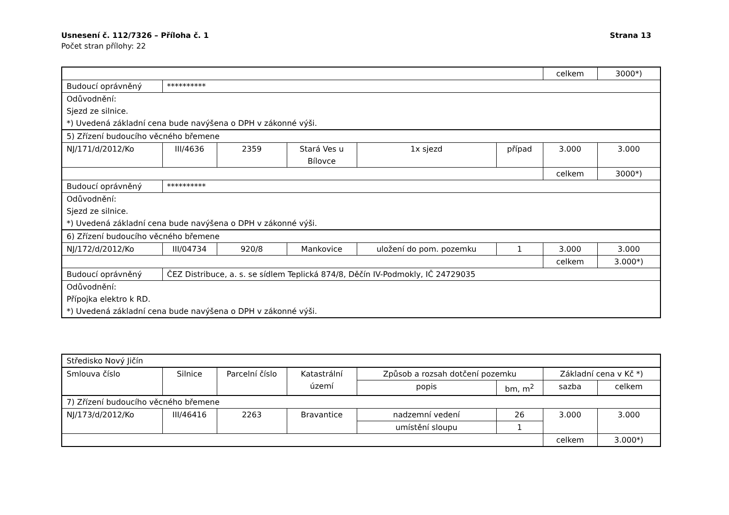Usnesení č. 112/7326 – Příloha č. 1 Strana 13
Počet stran přílohy: 22
| | | | | | | celkem | 3000*) |
| Budoucí oprávněný | ********** | | | | | | |
| Odůvodnění: Sjezd ze silnice. *) Uvedená základní cena bude navýšena o DPH v zákonné výši. | | | | | | | |
| 5) Zřízení budoucího věcného břemene | | | | | | | |
| NJ/171/d/2012/Ko | III/4636 | 2359 | Stará Ves u Bílovce | 1x sjezd | případ | 3.000 | 3.000 |
| | | | | | | celkem | 3000*) |
| Budoucí oprávněný | ********** | | | | | | |
| Odůvodnění: Sjezd ze silnice. *) Uvedená základní cena bude navýšena o DPH v zákonné výši. | | | | | | | |
| 6) Zřízení budoucího věcného břemene | | | | | | | |
| NJ/172/d/2012/Ko | III/04734 | 920/8 | Mankovice | uložení do pom. pozemku | 1 | 3.000 | 3.000 |
| | | | | | | celkem | 3.000*) |
| Budoucí oprávněný | ČEZ Distribuce, a. s. se sídlem Teplická 874/8, Děčín IV-Podmokly, IČ 24729035 | | | | | | |
| Odůvodnění: Přípojka elektro k RD. *) Uvedená základní cena bude navýšena o DPH v zákonné výši. | | | | | | | |
| Středisko Nový Jičín | | | | | | | |
| Smlouva číslo | Silnice | Parcelní číslo | Katastrální území | Způsob a rozsah dotčení pozemku | | Základní cena v Kč *) | |
| | | | | popis | bm, m<sup>2</sup> | sazba | celkem |
| 7) Zřízení budoucího věcného břemene | | | | | | | |
| NJ/173/d/2012/Ko | III/46416 | 2263 | Bravantice | nadzemní vedení | 26 | 3.000 | 3.000 |
| | | | | umístění sloupu | 1 | | |
| | | | | | | celkem | 3.000*) |